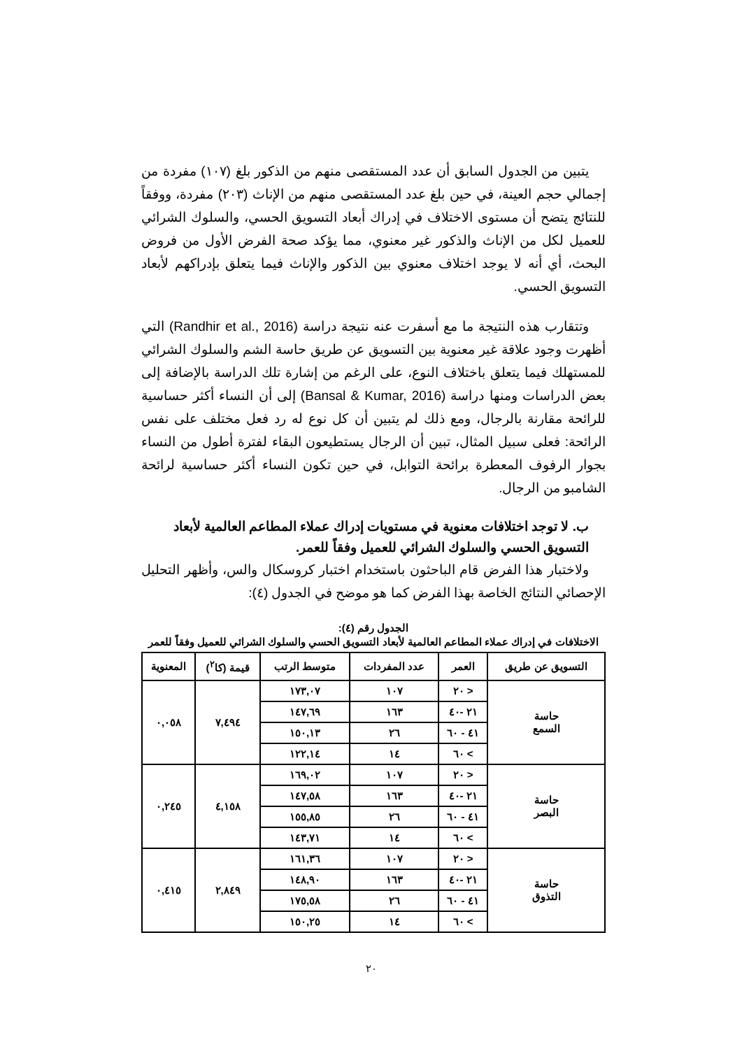يتبين من الجدول السابق أن عدد المستقصى منهم من الذكور بلغ (١٠٧) مفردة من إجمالي حجم العينة، في حين بلغ عدد المستقصى منهم من الإناث (٢٠٣) مفردة، ووفقاً للنتائج يتضح أن مستوى الاختلاف في إدراك أبعاد التسويق الحسي، والسلوك الشرائي للعميل لكل من الإناث والذكور غير معنوي، مما يؤكد صحة الفرض الأول من فروض البحث، أي أنه لا يوجد اختلاف معنوي بين الذكور والإناث فيما يتعلق بإدراكهم لأبعاد التسويق الحسي.
وتتقارب هذه النتيجة ما مع أسفرت عنه نتيجة دراسة (Randhir et al., 2016) التي أظهرت وجود علاقة غير معنوية بين التسويق عن طريق حاسة الشم والسلوك الشرائي للمستهلك فيما يتعلق باختلاف النوع، على الرغم من إشارة تلك الدراسة بالإضافة إلى بعض الدراسات ومنها دراسة (Bansal & Kumar, 2016) إلى أن النساء أكثر حساسية للرائحة مقارنة بالرجال، ومع ذلك لم يتبين أن كل نوع له رد فعل مختلف على نفس الرائحة: فعلى سبيل المثال، تبين أن الرجال يستطيعون البقاء لفترة أطول من النساء بجوار الرفوف المعطرة برائحة التوابل، في حين تكون النساء أكثر حساسية لرائحة الشامبو من الرجال.
ب. لا توجد اختلافات معنوية في مستويات إدراك عملاء المطاعم العالمية لأبعاد التسويق الحسي والسلوك الشرائي للعميل وفقاً للعمر.
ولاختبار هذا الفرض قام الباحثون باستخدام اختبار كروسكال والس، وأظهر التحليل الإحصائي النتائج الخاصة بهذا الفرض كما هو موضح في الجدول (٤):
الجدول رقم (٤):
الاختلافات في إدراك عملاء المطاعم العالمية لأبعاد التسويق الحسي والسلوك الشرائي للعميل وفقاً للعمر
| التسويق عن طريق | العمر | عدد المفردات | متوسط الرتب | قيمة (كا<sup>٢</sup>) | المعنوية |
| --- | --- | --- | --- | --- | --- |
| حاسة السمع | < ٢٠ | ١٠٧ | ١٧٣,٠٧ | ٧,٤٩٤ | ٠,٠٥٨ |
| | ٢١ -٤٠ | ١٦٣ | ١٤٧,٦٩ | | |
| | ٤١ - ٦٠ | ٢٦ | ١٥٠,١٣ | | |
| | > ٦٠ | ١٤ | ١٢٢,١٤ | | |
| حاسة البصر | < ٢٠ | ١٠٧ | ١٦٩,٠٢ | ٤,١٥٨ | ٠,٢٤٥ |
| | ٢١ -٤٠ | ١٦٣ | ١٤٧,٥٨ | | |
| | ٤١ - ٦٠ | ٢٦ | ١٥٥,٨٥ | | |
| | > ٦٠ | ١٤ | ١٤٣,٧١ | | |
| حاسة التذوق | < ٢٠ | ١٠٧ | ١٦١,٣٦ | ٢,٨٤٩ | ٠,٤١٥ |
| | ٢١ -٤٠ | ١٦٣ | ١٤٨,٩٠ | | |
| | ٤١ - ٦٠ | ٢٦ | ١٧٥,٥٨ | | |
| | > ٦٠ | ١٤ | ١٥٠,٢٥ | | |
٢٠